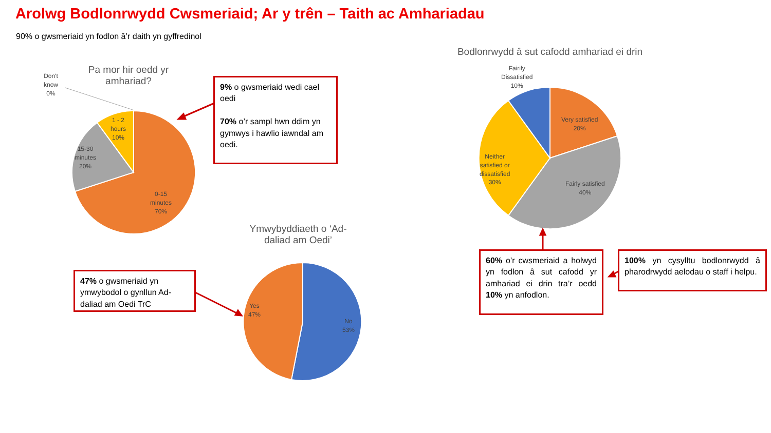Arolwg Bodlonrwydd Cwsmeriaid; Ar y trên – Taith ac Amhariadau
90% o gwsmeriaid yn fodlon â’r daith yn gyffredinol
Pa mor hir oedd yr amhariad?
Don't
know
0%
1 - 2
hours
10%
15-30
minutes
20%
0-15
minutes
70%
9% o gwsmeriaid wedi cael oedi
70% o’r sampl hwn ddim yn gymwys i hawlio iawndal am oedi.
Ymwybyddiaeth o ‘Ad-daliad am Oedi’
Yes
47%
No
53%
47% o gwsmeriaid yn ymwybodol o gynllun Ad-daliad am Oedi TrC
Bodlonrwydd â sut cafodd amhariad ei drin
Fairily
Dissatisfied
10%
Very satisfied
20%
Neither
satisfied or
dissatisfied
30%
Fairly satisfied
40%
60% o’r cwsmeriaid a holwyd yn fodlon â sut cafodd yr amhariad ei drin tra’r oedd 10% yn anfodlon.
100% yn cysylltu bodlonrwydd â pharodrwydd aelodau o staff i helpu.